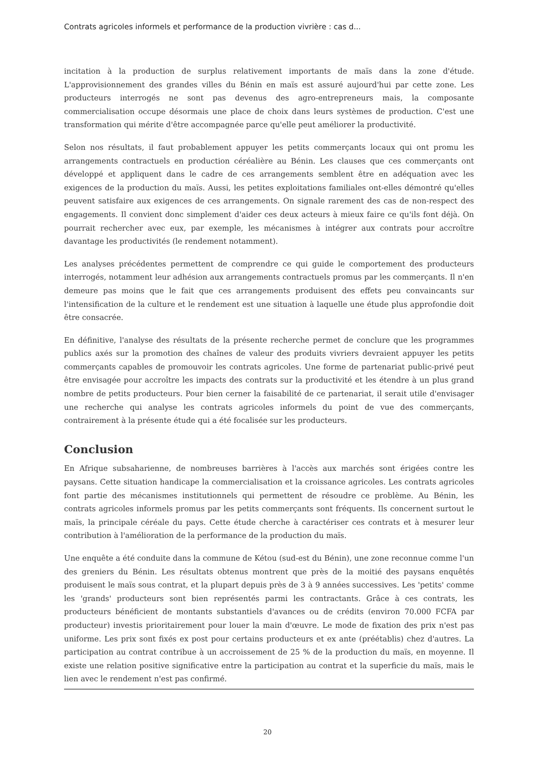Contrats agricoles informels et performance de la production vivrière : cas d...
incitation à la production de surplus relativement importants de maïs dans la zone d'étude. L'approvisionnement des grandes villes du Bénin en maïs est assuré aujourd'hui par cette zone. Les producteurs interrogés ne sont pas devenus des agro-entrepreneurs mais, la composante commercialisation occupe désormais une place de choix dans leurs systèmes de production. C'est une transformation qui mérite d'être accompagnée parce qu'elle peut améliorer la productivité.
Selon nos résultats, il faut probablement appuyer les petits commerçants locaux qui ont promu les arrangements contractuels en production céréalière au Bénin. Les clauses que ces commerçants ont développé et appliquent dans le cadre de ces arrangements semblent être en adéquation avec les exigences de la production du maïs. Aussi, les petites exploitations familiales ont-elles démontré qu'elles peuvent satisfaire aux exigences de ces arrangements. On signale rarement des cas de non-respect des engagements. Il convient donc simplement d'aider ces deux acteurs à mieux faire ce qu'ils font déjà. On pourrait rechercher avec eux, par exemple, les mécanismes à intégrer aux contrats pour accroître davantage les productivités (le rendement notamment).
Les analyses précédentes permettent de comprendre ce qui guide le comportement des producteurs interrogés, notamment leur adhésion aux arrangements contractuels promus par les commerçants. Il n'en demeure pas moins que le fait que ces arrangements produisent des effets peu convaincants sur l'intensification de la culture et le rendement est une situation à laquelle une étude plus approfondie doit être consacrée.
En définitive, l'analyse des résultats de la présente recherche permet de conclure que les programmes publics axés sur la promotion des chaînes de valeur des produits vivriers devraient appuyer les petits commerçants capables de promouvoir les contrats agricoles. Une forme de partenariat public-privé peut être envisagée pour accroître les impacts des contrats sur la productivité et les étendre à un plus grand nombre de petits producteurs. Pour bien cerner la faisabilité de ce partenariat, il serait utile d'envisager une recherche qui analyse les contrats agricoles informels du point de vue des commerçants, contrairement à la présente étude qui a été focalisée sur les producteurs.
Conclusion
En Afrique subsaharienne, de nombreuses barrières à l'accès aux marchés sont érigées contre les paysans. Cette situation handicape la commercialisation et la croissance agricoles. Les contrats agricoles font partie des mécanismes institutionnels qui permettent de résoudre ce problème. Au Bénin, les contrats agricoles informels promus par les petits commerçants sont fréquents. Ils concernent surtout le maïs, la principale céréale du pays. Cette étude cherche à caractériser ces contrats et à mesurer leur contribution à l'amélioration de la performance de la production du maïs.
Une enquête a été conduite dans la commune de Kétou (sud-est du Bénin), une zone reconnue comme l'un des greniers du Bénin. Les résultats obtenus montrent que près de la moitié des paysans enquêtés produisent le maïs sous contrat, et la plupart depuis près de 3 à 9 années successives. Les 'petits' comme les 'grands' producteurs sont bien représentés parmi les contractants. Grâce à ces contrats, les producteurs bénéficient de montants substantiels d'avances ou de crédits (environ 70.000 FCFA par producteur) investis prioritairement pour louer la main d'œuvre. Le mode de fixation des prix n'est pas uniforme. Les prix sont fixés ex post pour certains producteurs et ex ante (préétablis) chez d'autres. La participation au contrat contribue à un accroissement de 25 % de la production du maïs, en moyenne. Il existe une relation positive significative entre la participation au contrat et la superficie du maïs, mais le lien avec le rendement n'est pas confirmé.
20